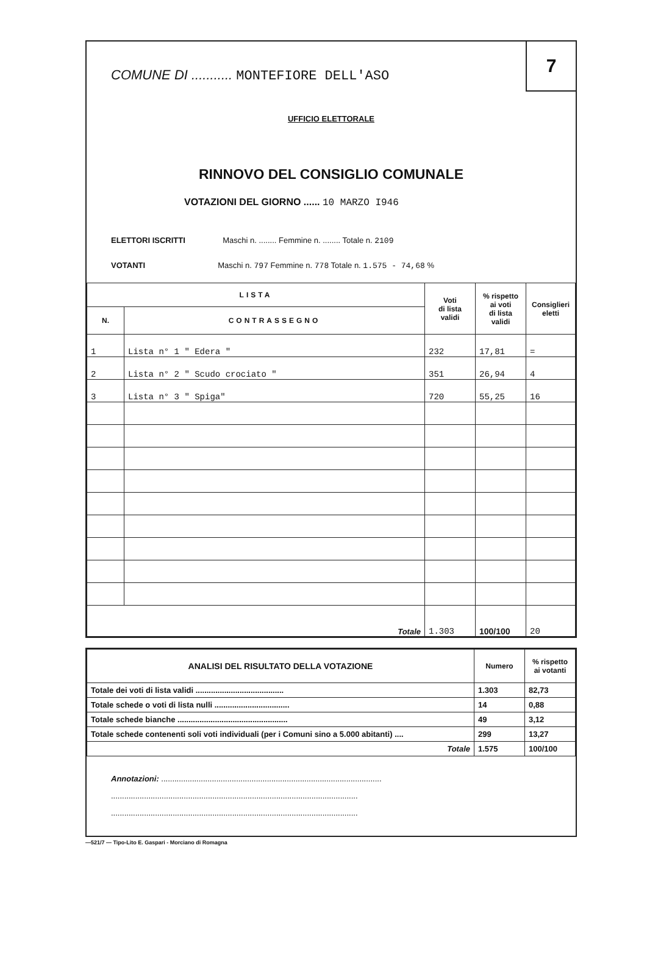7
COMUNE DI ........... MONTEFIORE DELL'ASO
UFFICIO ELETTORALE
RINNOVO DEL CONSIGLIO COMUNALE
VOTAZIONI DEL GIORNO ...... 10 MARZO I946
ELETTORI ISCRITTI Maschi n. ........ Femmine n. ........ Totale n. 2109
VOTANTI Maschi n. 797 Femmine n. 778 Totale n. 1.575 - 74,68 %
| LISTA | | Voti di lista validi | % rispetto ai voti di lista validi | Consiglieri eletti |
| --- | --- | --- | --- | --- |
| N. | CONTRASSEGNO | | | |
| 1 | Lista n° 1 " Edera " | 232 | 17,81 | = |
| 2 | Lista n° 2 " Scudo crociato " | 351 | 26,94 | 4 |
| 3 | Lista n° 3 " Spiga" | 720 | 55,25 | 16 |
| Totale | | 1.303 | 100/100 | 20 |
| ANALISI DEL RISULTATO DELLA VOTAZIONE | Numero | % rispetto ai votanti |
| --- | --- | --- |
| Totale dei voti di lista validi ........................................ | 1.303 | 82,73 |
| Totale schede o voti di lista nulli .................................. | 14 | 0,88 |
| Totale schede bianche .................................................. | 49 | 3,12 |
| Totale schede contenenti soli voti individuali (per i Comuni sino a 5.000 abitanti) .... | 299 | 13,27 |
| Totale | 1.575 | 100/100 |
Annotazioni: ....................................................................................................
................................................................................................................
................................................................................................................
—521/7 — Tipo-Lito E. Gaspari - Morciano di Romagna